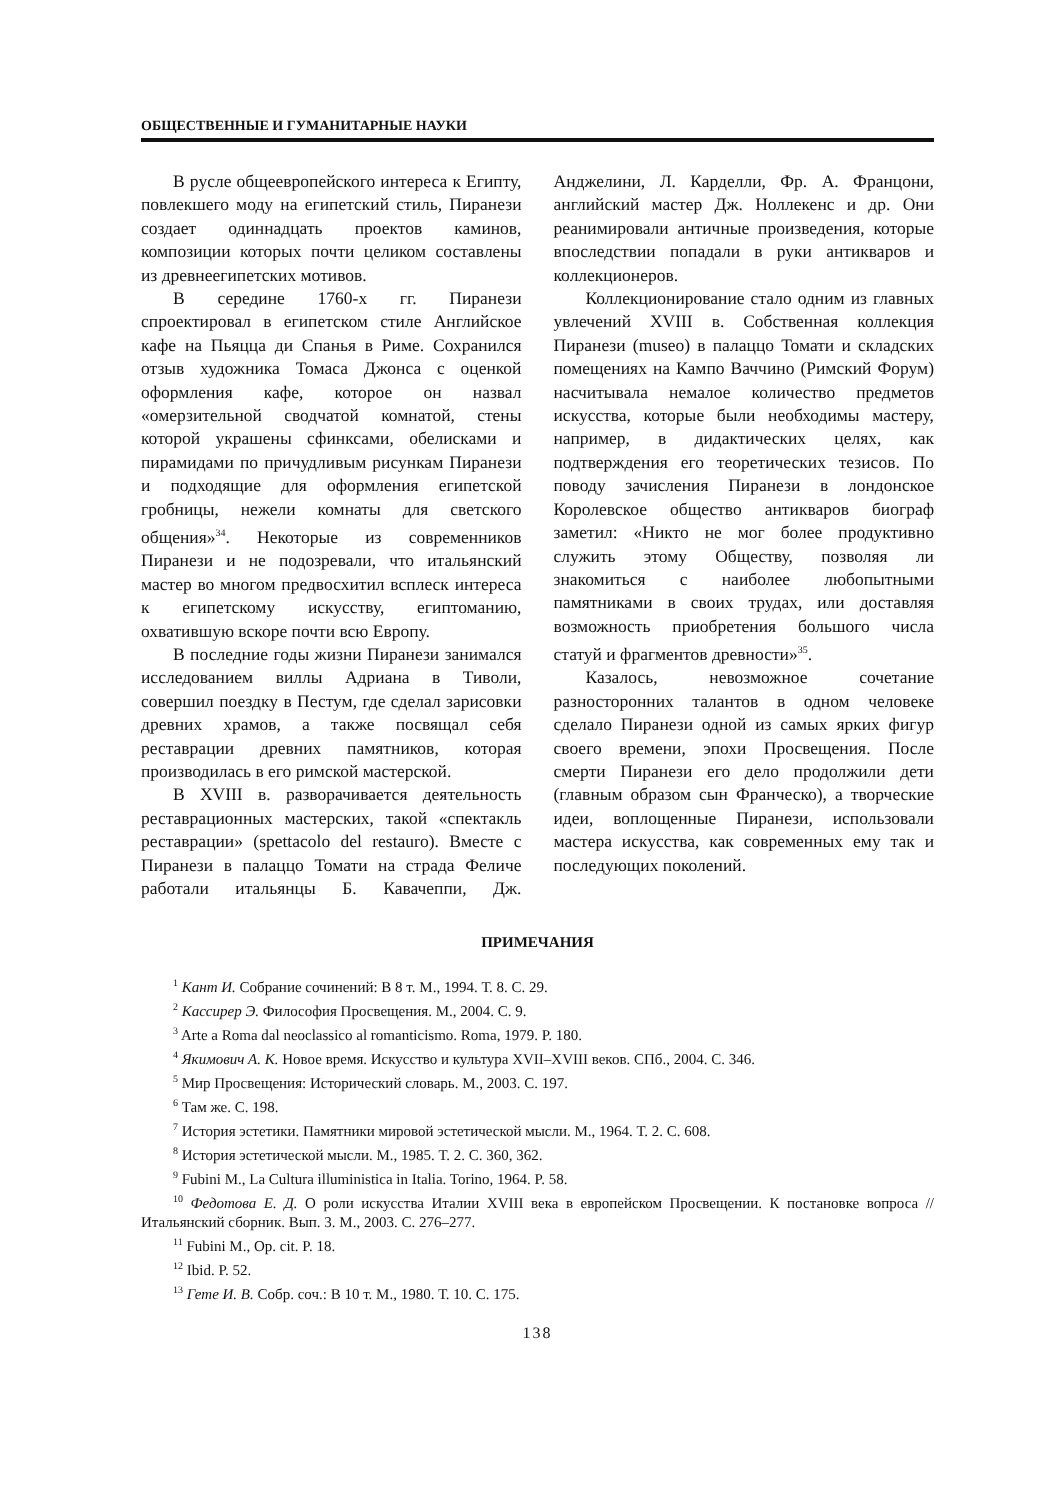ОБЩЕСТВЕННЫЕ И ГУМАНИТАРНЫЕ НАУКИ
В русле общеевропейского интереса к Египту, повлекшего моду на египетский стиль, Пиранези создает одиннадцать проектов каминов, композиции которых почти целиком составлены из древнеегипетских мотивов.
В середине 1760-х гг. Пиранези спроектировал в египетском стиле Английское кафе на Пьяцца ди Спанья в Риме. Сохранился отзыв художника Томаса Джонса с оценкой оформления кафе, которое он назвал «омерзительной сводчатой комнатой, стены которой украшены сфинксами, обелисками и пирамидами по причудливым рисункам Пиранези и подходящие для оформления египетской гробницы, нежели комнаты для светского общения»<sup>34</sup>. Некоторые из современников Пиранези и не подозревали, что итальянский мастер во многом предвосхитил всплеск интереса к египетскому искусству, египтоманию, охватившую вскоре почти всю Европу.
В последние годы жизни Пиранези занимался исследованием виллы Адриана в Тиволи, совершил поездку в Пестум, где сделал зарисовки древних храмов, а также посвящал себя реставрации древних памятников, которая производилась в его римской мастерской.
В XVIII в. разворачивается деятельность реставрационных мастерских, такой «спектакль реставрации» (spettacolo del restauro). Вместе с Пиранези в палаццо Томати на страда Феличе работали итальянцы Б. Кавачеппи, Дж. Анджелини, Л. Карделли, Фр. А. Францони, английский мастер Дж. Ноллекенс и др. Они реанимировали античные произведения, которые впоследствии попадали в руки антикваров и коллекционеров.
Коллекционирование стало одним из главных увлечений XVIII в. Собственная коллекция Пиранези (museo) в палаццо Томати и складских помещениях на Кампо Ваччино (Римский Форум) насчитывала немалое количество предметов искусства, которые были необходимы мастеру, например, в дидактических целях, как подтверждения его теоретических тезисов. По поводу зачисления Пиранези в лондонское Королевское общество антикваров биограф заметил: «Никто не мог более продуктивно служить этому Обществу, позволяя ли знакомиться с наиболее любопытными памятниками в своих трудах, или доставляя возможность приобретения большого числа статуй и фрагментов древности»<sup>35</sup>.
Казалось, невозможное сочетание разносторонних талантов в одном человеке сделало Пиранези одной из самых ярких фигур своего времени, эпохи Просвещения. После смерти Пиранези его дело продолжили дети (главным образом сын Франческо), а творческие идеи, воплощенные Пиранези, использовали мастера искусства, как современных ему так и последующих поколений.
ПРИМЕЧАНИЯ
<sup>1</sup> Кант И. Собрание сочинений: В 8 т. М., 1994. Т. 8. С. 29.
<sup>2</sup> Кассирер Э. Философия Просвещения. М., 2004. С. 9.
<sup>3</sup> Arte a Roma dal neoclassico al romanticismo. Roma, 1979. P. 180.
<sup>4</sup> Якимович А. К. Новое время. Искусство и культура XVII–XVIII веков. СПб., 2004. С. 346.
<sup>5</sup> Мир Просвещения: Исторический словарь. М., 2003. С. 197.
<sup>6</sup> Там же. С. 198.
<sup>7</sup> История эстетики. Памятники мировой эстетической мысли. М., 1964. Т. 2. С. 608.
<sup>8</sup> История эстетической мысли. М., 1985. Т. 2. С. 360, 362.
<sup>9</sup> Fubini M., La Cultura illuministica in Italia. Torino, 1964. P. 58.
<sup>10</sup> Федотова Е. Д. О роли искусства Италии XVIII века в европейском Просвещении. К постановке вопроса // Итальянский сборник. Вып. 3. М., 2003. С. 276–277.
<sup>11</sup> Fubini M., Op. cit. P. 18.
<sup>12</sup> Ibid. P. 52.
<sup>13</sup> Гете И. В. Собр. соч.: В 10 т. М., 1980. Т. 10. С. 175.
138